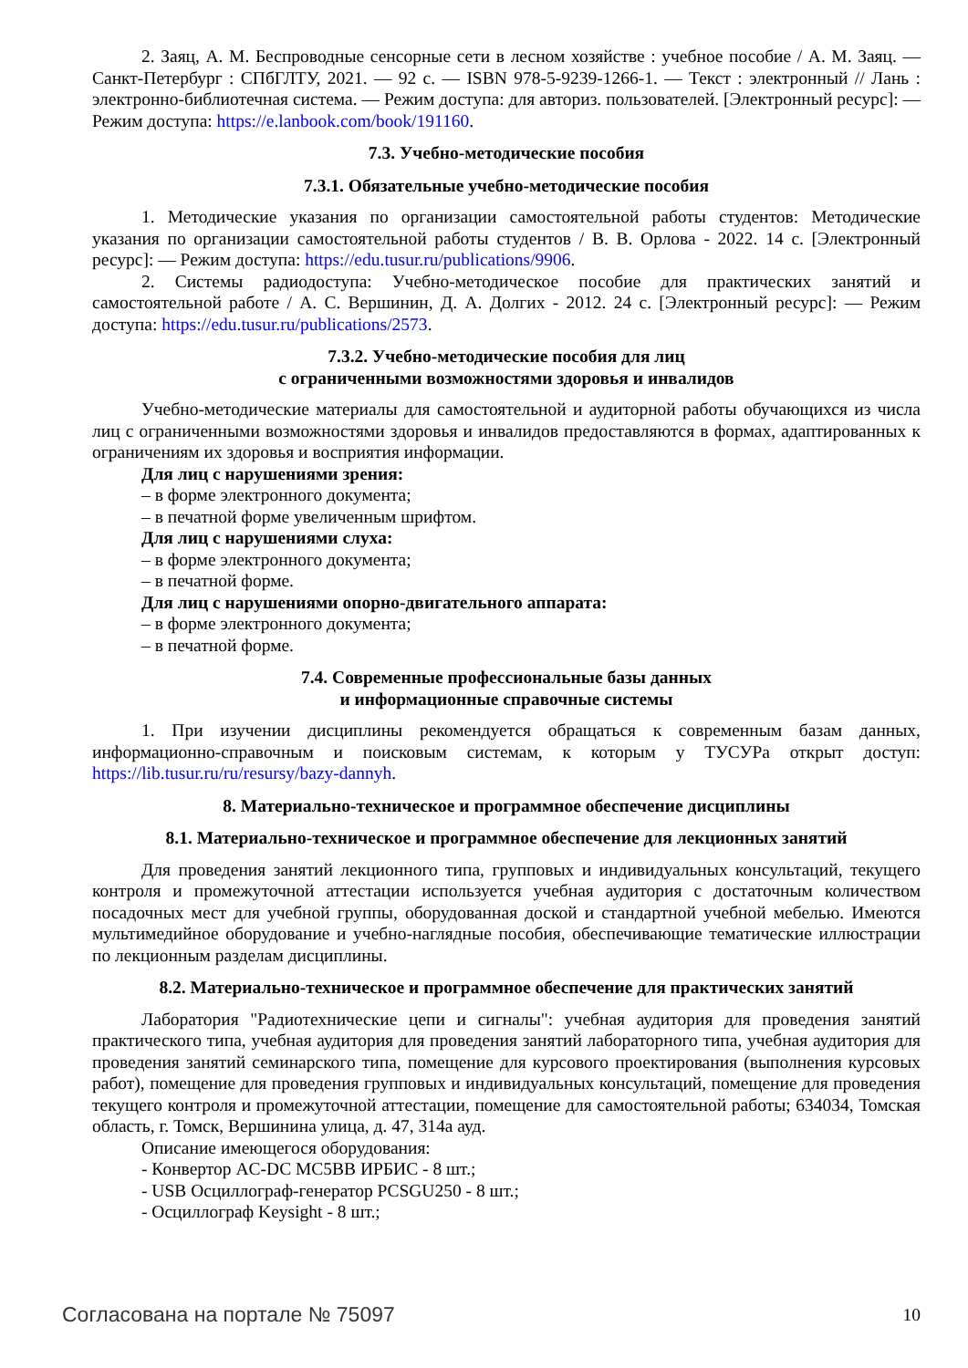2. Заяц, А. М. Беспроводные сенсорные сети в лесном хозяйстве : учебное пособие / А. М. Заяц. — Санкт-Петербург : СПбГЛТУ, 2021. — 92 с. — ISBN 978-5-9239-1266-1. — Текст : электронный // Лань : электронно-библиотечная система. — Режим доступа: для авториз. пользователей. [Электронный ресурс]: — Режим доступа: https://e.lanbook.com/book/191160.
7.3. Учебно-методические пособия
7.3.1. Обязательные учебно-методические пособия
1. Методические указания по организации самостоятельной работы студентов: Методические указания по организации самостоятельной работы студентов / В. В. Орлова - 2022. 14 с. [Электронный ресурс]: — Режим доступа: https://edu.tusur.ru/publications/9906.
2. Системы радиодоступа: Учебно-методическое пособие для практических занятий и самостоятельной работе / А. С. Вершинин, Д. А. Долгих - 2012. 24 с. [Электронный ресурс]: — Режим доступа: https://edu.tusur.ru/publications/2573.
7.3.2. Учебно-методические пособия для лиц
с ограниченными возможностями здоровья и инвалидов
Учебно-методические материалы для самостоятельной и аудиторной работы обучающихся из числа лиц с ограниченными возможностями здоровья и инвалидов предоставляются в формах, адаптированных к ограничениям их здоровья и восприятия информации.
Для лиц с нарушениями зрения:
– в форме электронного документа;
– в печатной форме увеличенным шрифтом.
Для лиц с нарушениями слуха:
– в форме электронного документа;
– в печатной форме.
Для лиц с нарушениями опорно-двигательного аппарата:
– в форме электронного документа;
– в печатной форме.
7.4. Современные профессиональные базы данных
и информационные справочные системы
1. При изучении дисциплины рекомендуется обращаться к современным базам данных, информационно-справочным и поисковым системам, к которым у ТУСУРа открыт доступ: https://lib.tusur.ru/ru/resursy/bazy-dannyh.
8. Материально-техническое и программное обеспечение дисциплины
8.1. Материально-техническое и программное обеспечение для лекционных занятий
Для проведения занятий лекционного типа, групповых и индивидуальных консультаций, текущего контроля и промежуточной аттестации используется учебная аудитория с достаточным количеством посадочных мест для учебной группы, оборудованная доской и стандартной учебной мебелью. Имеются мультимедийное оборудование и учебно-наглядные пособия, обеспечивающие тематические иллюстрации по лекционным разделам дисциплины.
8.2. Материально-техническое и программное обеспечение для практических занятий
Лаборатория "Радиотехнические цепи и сигналы": учебная аудитория для проведения занятий практического типа, учебная аудитория для проведения занятий лабораторного типа, учебная аудитория для проведения занятий семинарского типа, помещение для курсового проектирования (выполнения курсовых работ), помещение для проведения групповых и индивидуальных консультаций, помещение для проведения текущего контроля и промежуточной аттестации, помещение для самостоятельной работы; 634034, Томская область, г. Томск, Вершинина улица, д. 47, 314а ауд.
Описание имеющегося оборудования:
- Конвертор AC-DC MC5BB ИРБИС - 8 шт.;
- USB Осциллограф-генератор PCSGU250 - 8 шт.;
- Осциллограф Keysight - 8 шт.;
Согласована на портале № 75097 10